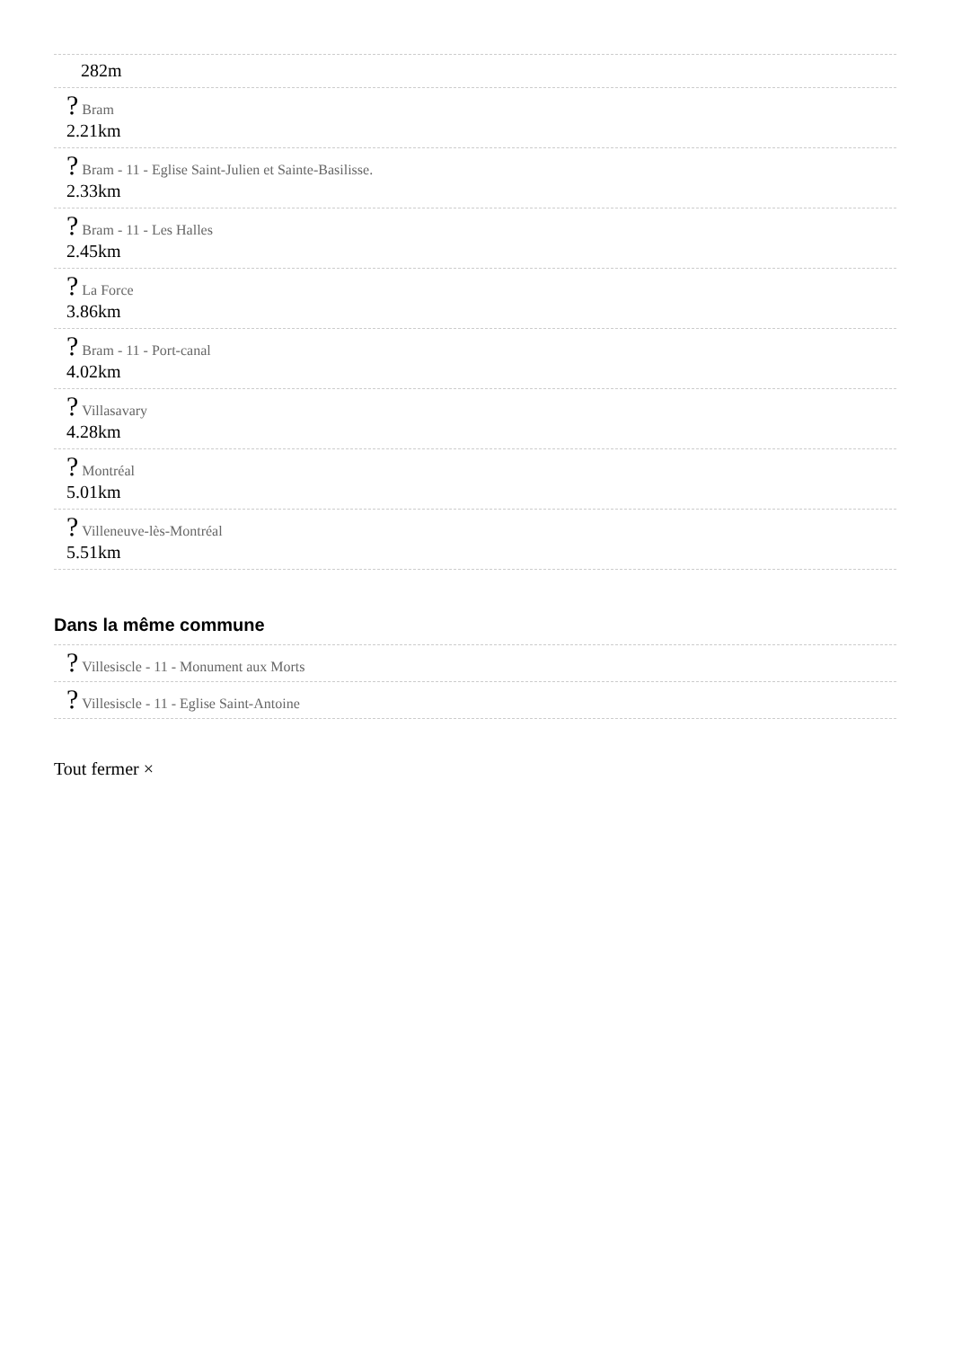282m
? Bram
2.21km
? Bram - 11 - Eglise Saint-Julien et Sainte-Basilisse.
2.33km
? Bram - 11 - Les Halles
2.45km
? La Force
3.86km
? Bram - 11 - Port-canal
4.02km
? Villasavary
4.28km
? Montréal
5.01km
? Villeneuve-lès-Montréal
5.51km
Dans la même commune
? Villesiscle - 11 - Monument aux Morts
? Villesiscle - 11 - Eglise Saint-Antoine
Tout fermer ×